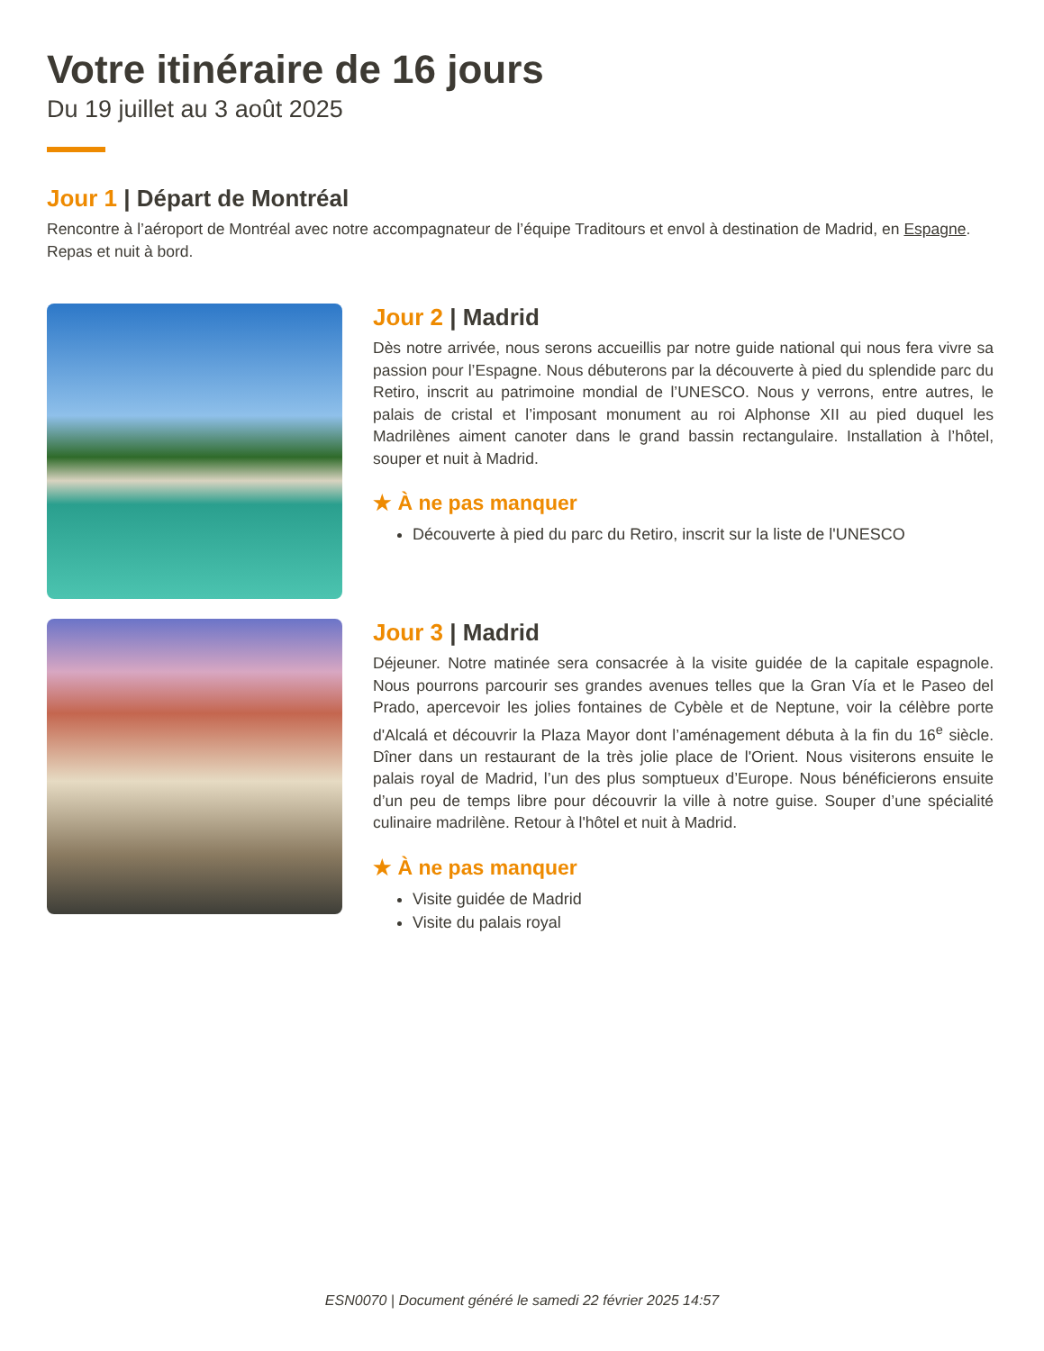Votre itinéraire de 16 jours
Du 19 juillet au 3 août 2025
Jour 1 | Départ de Montréal
Rencontre à l’aéroport de Montréal avec notre accompagnateur de l’équipe Traditours et envol à destination de Madrid, en Espagne. Repas et nuit à bord.
Jour 2 | Madrid
Dès notre arrivée, nous serons accueillis par notre guide national qui nous fera vivre sa passion pour l’Espagne. Nous débuterons par la découverte à pied du splendide parc du Retiro, inscrit au patrimoine mondial de l’UNESCO. Nous y verrons, entre autres, le palais de cristal et l’imposant monument au roi Alphonse XII au pied duquel les Madrilènes aiment canoter dans le grand bassin rectangulaire. Installation à l’hôtel, souper et nuit à Madrid.
★ À ne pas manquer
Découverte à pied du parc du Retiro, inscrit sur la liste de l'UNESCO
Jour 3 | Madrid
Déjeuner. Notre matinée sera consacrée à la visite guidée de la capitale espagnole. Nous pourrons parcourir ses grandes avenues telles que la Gran Vía et le Paseo del Prado, apercevoir les jolies fontaines de Cybèle et de Neptune, voir la célèbre porte d'Alcalá et découvrir la Plaza Mayor dont l’aménagement débuta à la fin du 16<sup>e</sup> siècle. Dîner dans un restaurant de la très jolie place de l'Orient. Nous visiterons ensuite le palais royal de Madrid, l’un des plus somptueux d’Europe. Nous bénéficierons ensuite d’un peu de temps libre pour découvrir la ville à notre guise. Souper d’une spécialité culinaire madrilène. Retour à l'hôtel et nuit à Madrid.
★ À ne pas manquer
Visite guidée de Madrid
Visite du palais royal
ESN0070 | Document généré le samedi 22 février 2025 14:57